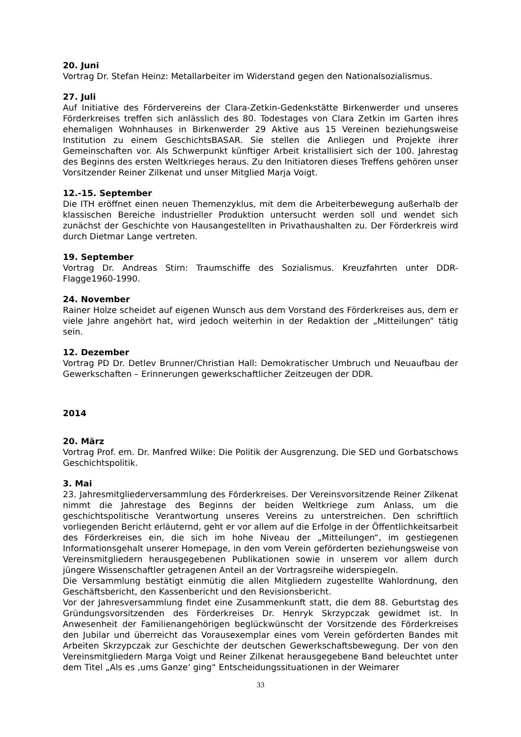20. Juni
Vortrag Dr. Stefan Heinz: Metallarbeiter im Widerstand gegen den Nationalsozialismus.
27. Juli
Auf Initiative des Fördervereins der Clara-Zetkin-Gedenkstätte Birkenwerder und unseres Förderkreises treffen sich anlässlich des 80. Todestages von Clara Zetkin im Garten ihres ehemaligen Wohnhauses in Birkenwerder 29 Aktive aus 15 Vereinen beziehungsweise Institution zu einem GeschichtsBASAR. Sie stellen die Anliegen und Projekte ihrer Gemeinschaften vor. Als Schwerpunkt künftiger Arbeit kristallisiert sich der 100. Jahrestag des Beginns des ersten Weltkrieges heraus. Zu den Initiatoren dieses Treffens gehören unser Vorsitzender Reiner Zilkenat und unser Mitglied Marja Voigt.
12.-15. September
Die ITH eröffnet einen neuen Themenzyklus, mit dem die Arbeiterbewegung außerhalb der klassischen Bereiche industrieller Produktion untersucht werden soll und wendet sich zunächst der Geschichte von Hausangestellten in Privathaushalten zu. Der Förderkreis wird durch Dietmar Lange vertreten.
19. September
Vortrag Dr. Andreas Stirn: Traumschiffe des Sozialismus. Kreuzfahrten unter DDR-Flagge1960-1990.
24. November
Rainer Holze scheidet auf eigenen Wunsch aus dem Vorstand des Förderkreises aus, dem er viele Jahre angehört hat, wird jedoch weiterhin in der Redaktion der „Mitteilungen“ tätig sein.
12. Dezember
Vortrag PD Dr. Detlev Brunner/Christian Hall: Demokratischer Umbruch und Neuaufbau der Gewerkschaften – Erinnerungen gewerkschaftlicher Zeitzeugen der DDR.
2014
20. März
Vortrag Prof. em. Dr. Manfred Wilke: Die Politik der Ausgrenzung. Die SED und Gorbatschows Geschichtspolitik.
3. Mai
23. Jahresmitgliederversammlung des Förderkreises. Der Vereinsvorsitzende Reiner Zilkenat nimmt die Jahrestage des Beginns der beiden Weltkriege zum Anlass, um die geschichtspolitische Verantwortung unseres Vereins zu unterstreichen. Den schriftlich vorliegenden Bericht erläuternd, geht er vor allem auf die Erfolge in der Öffentlichkeitsarbeit des Förderkreises ein, die sich im hohe Niveau der „Mitteilungen“, im gestiegenen Informationsgehalt unserer Homepage, in den vom Verein geförderten beziehungsweise von Vereinsmitgliedern herausgegebenen Publikationen sowie in unserem vor allem durch jüngere Wissenschaftler getragenen Anteil an der Vortragsreihe widerspiegeln.
Die Versammlung bestätigt einmütig die allen Mitgliedern zugestellte Wahlordnung, den Geschäftsbericht, den Kassenbericht und den Revisionsbericht.
Vor der Jahresversammlung findet eine Zusammenkunft statt, die dem 88. Geburtstag des Gründungsvorsitzenden des Förderkreises Dr. Henryk Skrzypczak gewidmet ist. In Anwesenheit der Familienangehörigen beglückwünscht der Vorsitzende des Förderkreises den Jubilar und überreicht das Vorausexemplar eines vom Verein geförderten Bandes mit Arbeiten Skrzypczak zur Geschichte der deutschen Gewerkschaftsbewegung. Der von den Vereinsmitgliedern Marga Voigt und Reiner Zilkenat herausgegebene Band beleuchtet unter dem Titel „Als es ‚ums Ganze‘ ging“ Entscheidungssituationen in der Weimarer
33